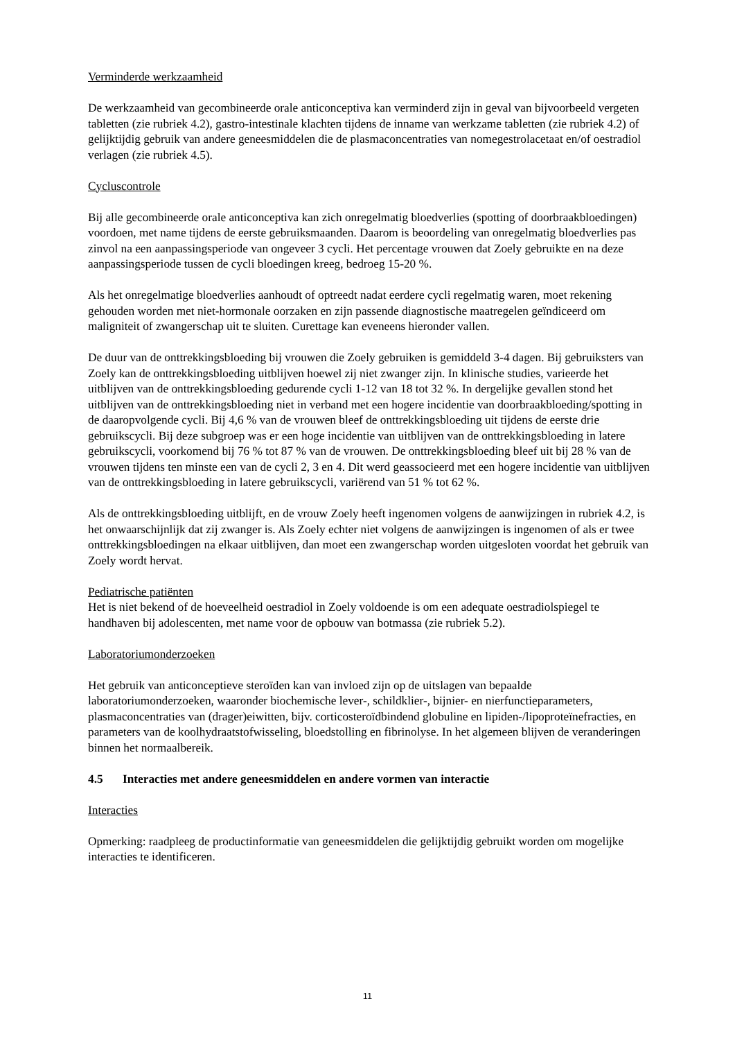Verminderde werkzaamheid
De werkzaamheid van gecombineerde orale anticonceptiva kan verminderd zijn in geval van bijvoorbeeld vergeten tabletten (zie rubriek 4.2), gastro-intestinale klachten tijdens de inname van werkzame tabletten (zie rubriek 4.2) of gelijktijdig gebruik van andere geneesmiddelen die de plasmaconcentraties van nomegestrolacetaat en/of oestradiol verlagen (zie rubriek 4.5).
Cycluscontrole
Bij alle gecombineerde orale anticonceptiva kan zich onregelmatig bloedverlies (spotting of doorbraakbloedingen) voordoen, met name tijdens de eerste gebruiksmaanden. Daarom is beoordeling van onregelmatig bloedverlies pas zinvol na een aanpassingsperiode van ongeveer 3 cycli. Het percentage vrouwen dat Zoely gebruikte en na deze aanpassingsperiode tussen de cycli bloedingen kreeg, bedroeg 15-20 %.
Als het onregelmatige bloedverlies aanhoudt of optreedt nadat eerdere cycli regelmatig waren, moet rekening gehouden worden met niet-hormonale oorzaken en zijn passende diagnostische maatregelen geïndiceerd om maligniteit of zwangerschap uit te sluiten. Curettage kan eveneens hieronder vallen.
De duur van de onttrekkingsbloeding bij vrouwen die Zoely gebruiken is gemiddeld 3-4 dagen. Bij gebruiksters van Zoely kan de onttrekkingsbloeding uitblijven hoewel zij niet zwanger zijn. In klinische studies, varieerde het uitblijven van de onttrekkingsbloeding gedurende cycli 1-12 van 18 tot 32 %. In dergelijke gevallen stond het uitblijven van de onttrekkingsbloeding niet in verband met een hogere incidentie van doorbraakbloeding/spotting in de daaropvolgende cycli. Bij 4,6 % van de vrouwen bleef de onttrekkingsbloeding uit tijdens de eerste drie gebruikscycli. Bij deze subgroep was er een hoge incidentie van uitblijven van de onttrekkingsbloeding in latere gebruikscycli, voorkomend bij 76 % tot 87 % van de vrouwen. De onttrekkingsbloeding bleef uit bij 28 % van de vrouwen tijdens ten minste een van de cycli 2, 3 en 4. Dit werd geassocieerd met een hogere incidentie van uitblijven van de onttrekkingsbloeding in latere gebruikscycli, variërend van 51 % tot 62 %.
Als de onttrekkingsbloeding uitblijft, en de vrouw Zoely heeft ingenomen volgens de aanwijzingen in rubriek 4.2, is het onwaarschijnlijk dat zij zwanger is. Als Zoely echter niet volgens de aanwijzingen is ingenomen of als er twee onttrekkingsbloedingen na elkaar uitblijven, dan moet een zwangerschap worden uitgesloten voordat het gebruik van Zoely wordt hervat.
Pediatrische patiënten
Het is niet bekend of de hoeveelheid oestradiol in Zoely voldoende is om een adequate oestradiolspiegel te handhaven bij adolescenten, met name voor de opbouw van botmassa (zie rubriek 5.2).
Laboratoriumonderzoeken
Het gebruik van anticonceptieve steroïden kan van invloed zijn op de uitslagen van bepaalde laboratoriumonderzoeken, waaronder biochemische lever-, schildklier-, bijnier- en nierfunctieparameters, plasmaconcentraties van (drager)eiwitten, bijv. corticosteroïdbindend globuline en lipiden-/lipoproteïnefracties, en parameters van de koolhydraatstofwisseling, bloedstolling en fibrinolyse. In het algemeen blijven de veranderingen binnen het normaalbereik.
4.5 Interacties met andere geneesmiddelen en andere vormen van interactie
Interacties
Opmerking: raadpleeg de productinformatie van geneesmiddelen die gelijktijdig gebruikt worden om mogelijke interacties te identificeren.
11